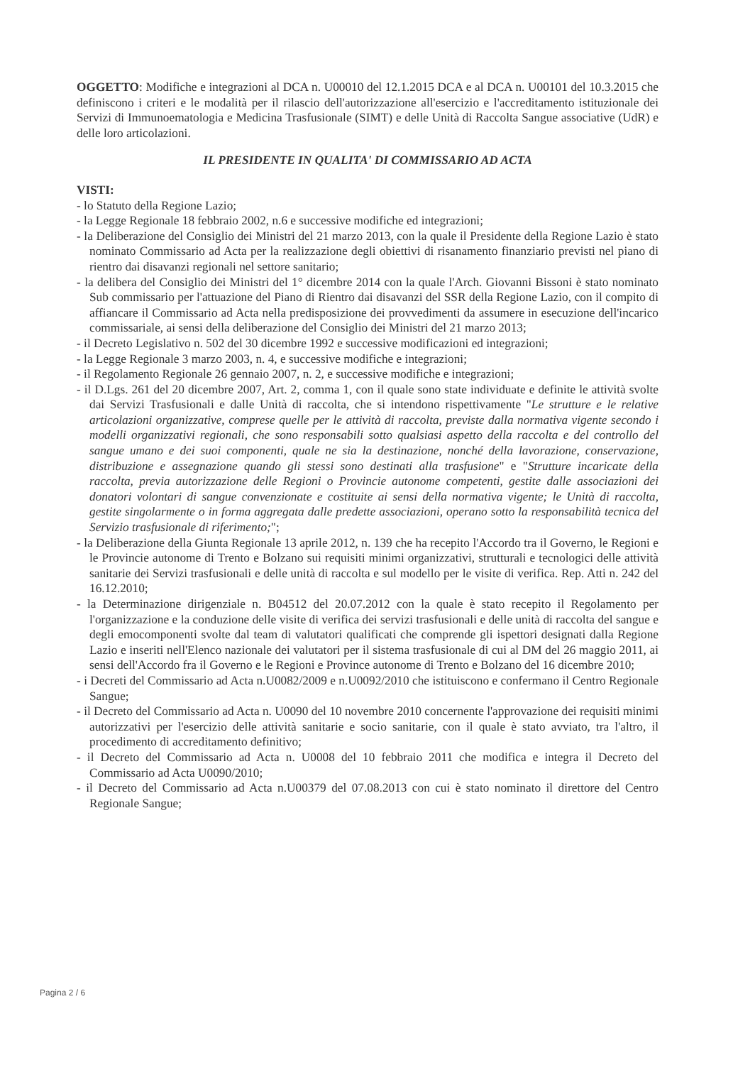OGGETTO: Modifiche e integrazioni al DCA n. U00010 del 12.1.2015 DCA e al DCA n. U00101 del 10.3.2015 che definiscono i criteri e le modalità per il rilascio dell'autorizzazione all'esercizio e l'accreditamento istituzionale dei Servizi di Immunoematologia e Medicina Trasfusionale (SIMT) e delle Unità di Raccolta Sangue associative (UdR) e delle loro articolazioni.
IL PRESIDENTE IN QUALITA' DI COMMISSARIO AD ACTA
VISTI:
- lo Statuto della Regione Lazio;
- la Legge Regionale 18 febbraio 2002, n.6 e successive modifiche ed integrazioni;
- la Deliberazione del Consiglio dei Ministri del 21 marzo 2013, con la quale il Presidente della Regione Lazio è stato nominato Commissario ad Acta per la realizzazione degli obiettivi di risanamento finanziario previsti nel piano di rientro dai disavanzi regionali nel settore sanitario;
- la delibera del Consiglio dei Ministri del 1° dicembre 2014 con la quale l'Arch. Giovanni Bissoni è stato nominato Sub commissario per l'attuazione del Piano di Rientro dai disavanzi del SSR della Regione Lazio, con il compito di affiancare il Commissario ad Acta nella predisposizione dei provvedimenti da assumere in esecuzione dell'incarico commissariale, ai sensi della deliberazione del Consiglio dei Ministri del 21 marzo 2013;
- il Decreto Legislativo n. 502 del 30 dicembre 1992 e successive modificazioni ed integrazioni;
- la Legge Regionale 3 marzo 2003, n. 4, e successive modifiche e integrazioni;
- il Regolamento Regionale 26 gennaio 2007, n. 2, e successive modifiche e integrazioni;
- il D.Lgs. 261 del 20 dicembre 2007, Art. 2, comma 1, con il quale sono state individuate e definite le attività svolte dai Servizi Trasfusionali e dalle Unità di raccolta, che si intendono rispettivamente "Le strutture e le relative articolazioni organizzative, comprese quelle per le attività di raccolta, previste dalla normativa vigente secondo i modelli organizzativi regionali, che sono responsabili sotto qualsiasi aspetto della raccolta e del controllo del sangue umano e dei suoi componenti, quale ne sia la destinazione, nonché della lavorazione, conservazione, distribuzione e assegnazione quando gli stessi sono destinati alla trasfusione" e "Strutture incaricate della raccolta, previa autorizzazione delle Regioni o Provincie autonome competenti, gestite dalle associazioni dei donatori volontari di sangue convenzionate e costituite ai sensi della normativa vigente; le Unità di raccolta, gestite singolarmente o in forma aggregata dalle predette associazioni, operano sotto la responsabilità tecnica del Servizio trasfusionale di riferimento;";
- la Deliberazione della Giunta Regionale 13 aprile 2012, n. 139 che ha recepito l'Accordo tra il Governo, le Regioni e le Provincie autonome di Trento e Bolzano sui requisiti minimi organizzativi, strutturali e tecnologici delle attività sanitarie dei Servizi trasfusionali e delle unità di raccolta e sul modello per le visite di verifica. Rep. Atti n. 242 del 16.12.2010;
- la Determinazione dirigenziale n. B04512 del 20.07.2012 con la quale è stato recepito il Regolamento per l'organizzazione e la conduzione delle visite di verifica dei servizi trasfusionali e delle unità di raccolta del sangue e degli emocomponenti svolte dal team di valutatori qualificati che comprende gli ispettori designati dalla Regione Lazio e inseriti nell'Elenco nazionale dei valutatori per il sistema trasfusionale di cui al DM del 26 maggio 2011, ai sensi dell'Accordo fra il Governo e le Regioni e Province autonome di Trento e Bolzano del 16 dicembre 2010;
- i Decreti del Commissario ad Acta n.U0082/2009 e n.U0092/2010 che istituiscono e confermano il Centro Regionale Sangue;
- il Decreto del Commissario ad Acta n. U0090 del 10 novembre 2010 concernente l'approvazione dei requisiti minimi autorizzativi per l'esercizio delle attività sanitarie e socio sanitarie, con il quale è stato avviato, tra l'altro, il procedimento di accreditamento definitivo;
- il Decreto del Commissario ad Acta n. U0008 del 10 febbraio 2011 che modifica e integra il Decreto del Commissario ad Acta U0090/2010;
- il Decreto del Commissario ad Acta n.U00379 del 07.08.2013 con cui è stato nominato il direttore del Centro Regionale Sangue;
Pagina 2 / 6